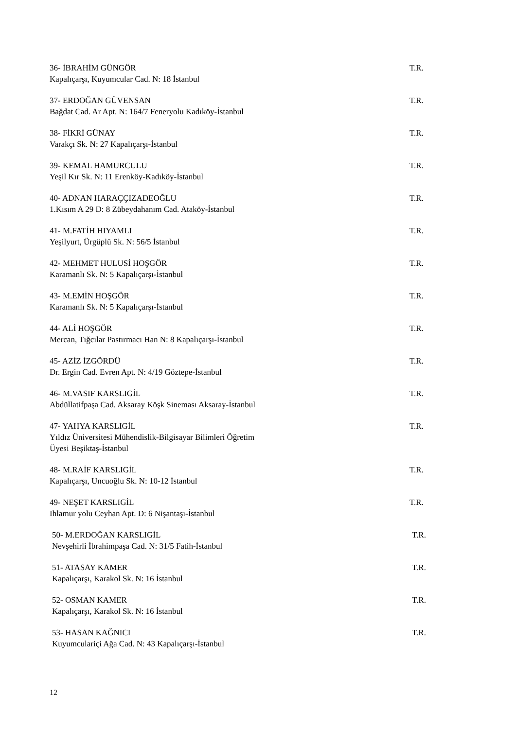36- İBRAHİM GÜNGÖR T.R.
Kapalıçarşı, Kuyumcular Cad. N: 18 İstanbul
37- ERDOĞAN GÜVENSAN T.R.
Bağdat Cad. Ar Apt. N: 164/7 Feneryolu Kadıköy-İstanbul
38- FİKRİ GÜNAY T.R.
Varakçı Sk. N: 27 Kapalıçarşı-İstanbul
39- KEMAL HAMURCULU T.R.
Yeşil Kır Sk. N: 11 Erenköy-Kadıköy-İstanbul
40- ADNAN HARAÇÇIZADEOĞLU T.R.
1.Kısım A 29 D: 8 Zübeydahanım Cad. Ataköy-İstanbul
41- M.FATİH HIYAMLI T.R.
Yeşilyurt, Ürgüplü Sk. N: 56/5 İstanbul
42- MEHMET HULUSİ HOŞGÖR T.R.
Karamanlı Sk. N: 5 Kapalıçarşı-İstanbul
43- M.EMİN HOŞGÖR T.R.
Karamanlı Sk. N: 5 Kapalıçarşı-İstanbul
44- ALİ HOŞGÖR T.R.
Mercan, Tığcılar Pastırmacı Han N: 8 Kapalıçarşı-İstanbul
45- AZİZ İZGÖRDÜ T.R.
Dr. Ergin Cad. Evren Apt. N: 4/19 Göztepe-İstanbul
46- M.VASIF KARSLIGİL T.R.
Abdüllatifpaşa Cad. Aksaray Köşk Sineması Aksaray-İstanbul
47- YAHYA KARSLIGİL T.R.
Yıldız Üniversitesi Mühendislik-Bilgisayar Bilimleri Öğretim
Üyesi Beşiktaş-İstanbul
48- M.RAİF KARSLIGİL T.R.
Kapalıçarşı, Uncuoğlu Sk. N: 10-12 İstanbul
49- NEŞET KARSLIGİL T.R.
Ihlamur yolu Ceyhan Apt. D: 6 Nişantaşı-İstanbul
50- M.ERDOĞAN KARSLIGİL T.R.
Nevşehirli İbrahimpaşa Cad. N: 31/5 Fatih-İstanbul
51- ATASAY KAMER T.R.
Kapalıçarşı, Karakol Sk. N: 16 İstanbul
52- OSMAN KAMER T.R.
Kapalıçarşı, Karakol Sk. N: 16 İstanbul
53- HASAN KAĞNICI T.R.
Kuyumculariçi Ağa Cad. N: 43 Kapalıçarşı-İstanbul
12